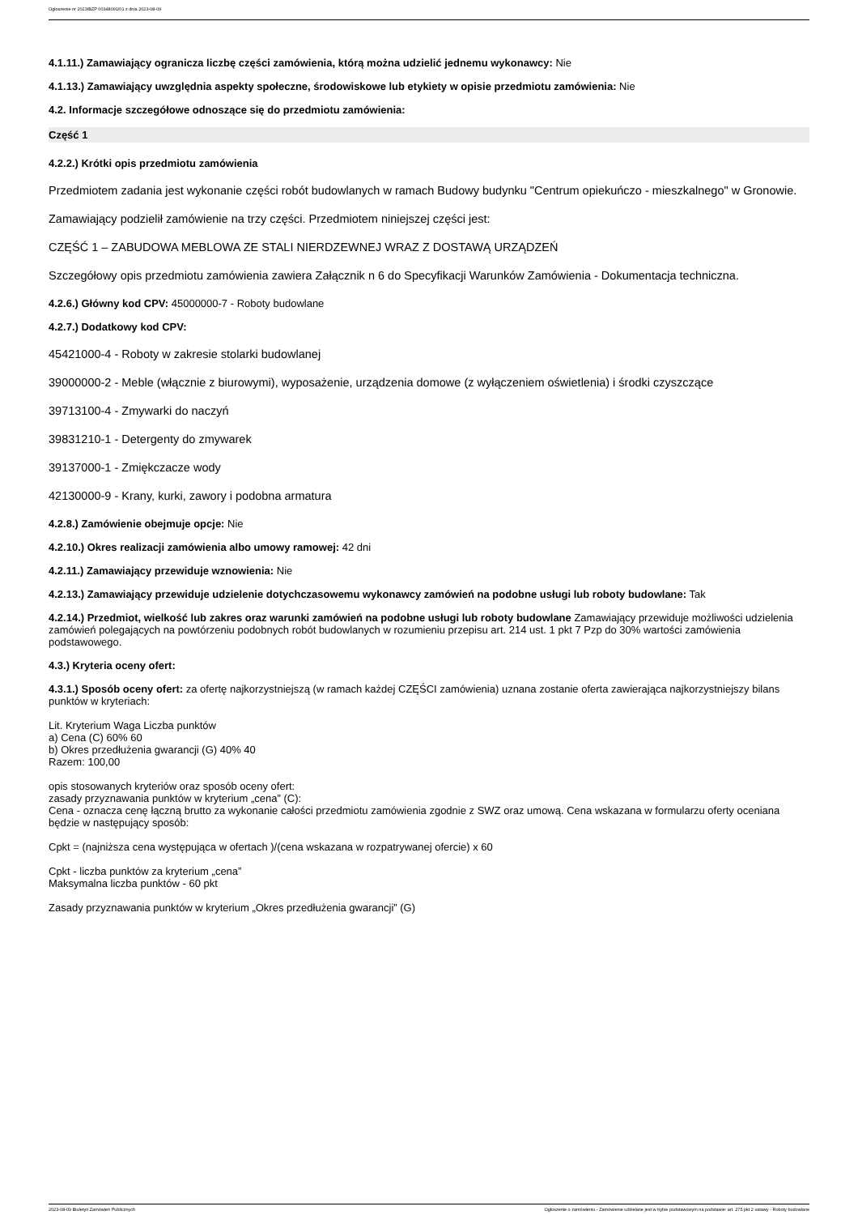Ogłoszenie nr 2023/BZP 00348091/01 z dnia 2023-08-09
4.1.11.) Zamawiający ogranicza liczbę części zamówienia, którą można udzielić jednemu wykonawcy: Nie
4.1.13.) Zamawiający uwzględnia aspekty społeczne, środowiskowe lub etykiety w opisie przedmiotu zamówienia: Nie
4.2. Informacje szczegółowe odnoszące się do przedmiotu zamówienia:
Część 1
4.2.2.) Krótki opis przedmiotu zamówienia
Przedmiotem zadania jest wykonanie części robót budowlanych w ramach Budowy budynku "Centrum opiekuńczo - mieszkalnego" w Gronowie.
Zamawiający podzielił zamówienie na trzy części. Przedmiotem niniejszej części jest:
CZĘŚĆ 1 – ZABUDOWA MEBLOWA ZE STALI NIERDZEWNEJ WRAZ Z DOSTAWĄ URZĄDZEŃ
Szczegółowy opis przedmiotu zamówienia zawiera Załącznik n 6 do Specyfikacji Warunków Zamówienia - Dokumentacja techniczna.
4.2.6.) Główny kod CPV: 45000000-7 - Roboty budowlane
4.2.7.) Dodatkowy kod CPV:
45421000-4 - Roboty w zakresie stolarki budowlanej
39000000-2 - Meble (włącznie z biurowymi), wyposażenie, urządzenia domowe (z wyłączeniem oświetlenia) i środki czyszczące
39713100-4 - Zmywarki do naczyń
39831210-1 - Detergenty do zmywarek
39137000-1 - Zmiękczacze wody
42130000-9 - Krany, kurki, zawory i podobna armatura
4.2.8.) Zamówienie obejmuje opcje: Nie
4.2.10.) Okres realizacji zamówienia albo umowy ramowej: 42 dni
4.2.11.) Zamawiający przewiduje wznowienia: Nie
4.2.13.) Zamawiający przewiduje udzielenie dotychczasowemu wykonawcy zamówień na podobne usługi lub roboty budowlane: Tak
4.2.14.) Przedmiot, wielkość lub zakres oraz warunki zamówień na podobne usługi lub roboty budowlane Zamawiający przewiduje możliwości udzielenia zamówień polegających na powtórzeniu podobnych robót budowlanych w rozumieniu przepisu art. 214 ust. 1 pkt 7 Pzp do 30% wartości zamówienia podstawowego.
4.3.) Kryteria oceny ofert:
4.3.1.) Sposób oceny ofert: za ofertę najkorzystniejszą (w ramach każdej CZĘŚCI zamówienia) uznana zostanie oferta zawierająca najkorzystniejszy bilans punktów w kryteriach:
Lit. Kryterium Waga Liczba punktów
a) Cena (C) 60% 60
b) Okres przedłużenia gwarancji (G) 40% 40
Razem: 100,00
opis stosowanych kryteriów oraz sposób oceny ofert:
zasady przyznawania punktów w kryterium „cena” (C):
Cena - oznacza cenę łączną brutto za wykonanie całości przedmiotu zamówienia zgodnie z SWZ oraz umową. Cena wskazana w formularzu oferty oceniana będzie w następujący sposób:
Cpkt = (najniższa cena występująca w ofertach )/(cena wskazana w rozpatrywanej ofercie) x 60
Cpkt - liczba punktów za kryterium „cena”
Maksymalna liczba punktów - 60 pkt
Zasady przyznawania punktów w kryterium „Okres przedłużenia gwarancji” (G)
2023-08-09 Biuletyn Zamówień Publicznych Ogłoszenie o zamówieniu - Zamówienie udzielane jest w trybie podstawowym na podstawie: art. 275 pkt 2 ustawy - Roboty budowlane